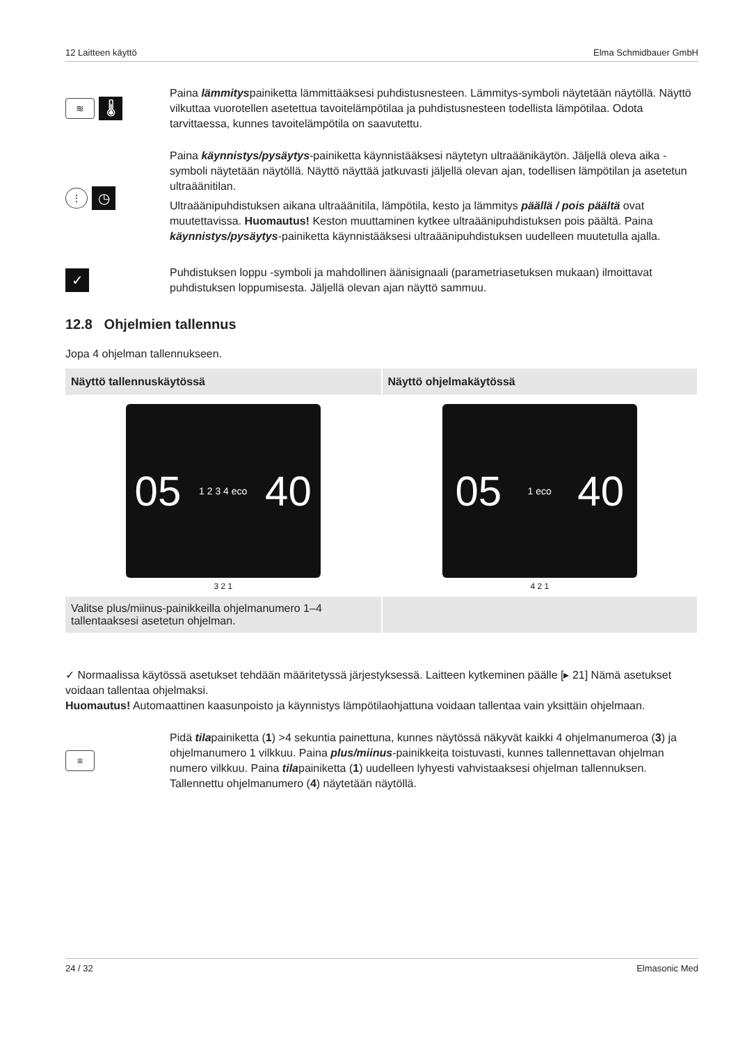12 Laitteen käyttö Elma Schmidbauer GmbH
≋ 🌡
Paina lämmityspainiketta lämmittääksesi puhdistusnesteen. Lämmitys-symboli näytetään näytöllä. Näyttö vilkuttaa vuorotellen asetettua tavoitelämpötilaa ja puhdistusnesteen todellista lämpötilaa. Odota tarvittaessa, kunnes tavoitelämpötila on saavutettu.
⋮ ◷
Paina käynnistys/pysäytys-painiketta käynnistääksesi näytetyn ultraäänikäytön. Jäljellä oleva aika -symboli näytetään näytöllä. Näyttö näyttää jatkuvasti jäljellä olevan ajan, todellisen lämpötilan ja asetetun ultraäänitilan.
Ultraäänipuhdistuksen aikana ultraäänitila, lämpötila, kesto ja lämmitys päällä / pois päältä ovat muutettavissa. Huomautus! Keston muuttaminen kytkee ultraäänipuhdistuksen pois päältä. Paina käynnistys/pysäytys-painiketta käynnistääksesi ultraäänipuhdistuksen uudelleen muutetulla ajalla.
✓
Puhdistuksen loppu -symboli ja mahdollinen äänisignaali (parametriasetuksen mukaan) ilmoittavat puhdistuksen loppumisesta. Jäljellä olevan ajan näyttö sammuu.
12.8 Ohjelmien tallennus
Jopa 4 ohjelman tallennukseen.
| Näyttö tallennuskäytössä | Näyttö ohjelmakäytössä |
| --- | --- |
| 05 1 2 3 4 eco 40 3 2 1 | 05 1 eco 40 4 2 1 |
| Valitse plus/miinus-painikkeilla ohjelmanumero 1–4 tallentaaksesi asetetun ohjelman. | |
✓ Normaalissa käytössä asetukset tehdään määritetyssä järjestyksessä. Laitteen kytkeminen päälle [▸ 21] Nämä asetukset voidaan tallentaa ohjelmaksi.
Huomautus! Automaattinen kaasunpoisto ja käynnistys lämpötilaohjattuna voidaan tallentaa vain yksittäin ohjelmaan.
≡
Pidä tilapainiketta (1) >4 sekuntia painettuna, kunnes näytössä näkyvät kaikki 4 ohjelmanumeroa (3) ja ohjelmanumero 1 vilkkuu. Paina plus/miinus-painikkeita toistuvasti, kunnes tallennettavan ohjelman numero vilkkuu. Paina tilapainiketta (1) uudelleen lyhyesti vahvistaaksesi ohjelman tallennuksen. Tallennettu ohjelmanumero (4) näytetään näytöllä.
24 / 32 Elmasonic Med